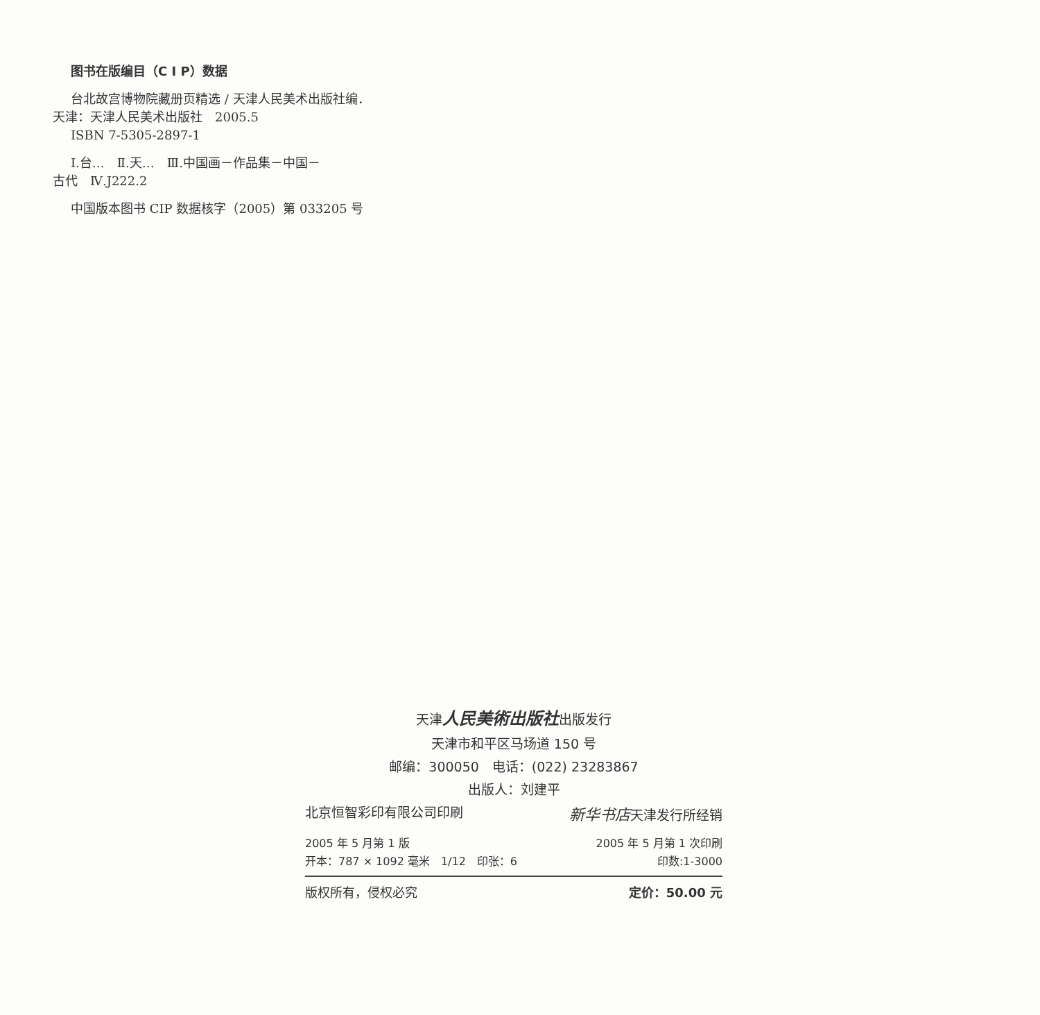图书在版编目（C I P）数据
台北故宫博物院藏册页精选 / 天津人民美术出版社编．
天津：天津人民美术出版社　2005.5
ISBN 7-5305-2897-1
Ⅰ.台…　Ⅱ.天…　Ⅲ.中国画－作品集－中国－
古代　Ⅳ.J222.2
中国版本图书 CIP 数据核字（2005）第 033205 号
天津人民美術出版社出版发行
天津市和平区马场道 150 号
邮编：300050　电话：(022) 23283867
出版人：刘建平
北京恒智彩印有限公司印刷 新华书店天津发行所经销
2005 年 5 月第 1 版 2005 年 5 月第 1 次印刷
开本：787 × 1092 毫米　1/12　印张：6 印数:1-3000
版权所有，侵权必究 定价：50.00 元